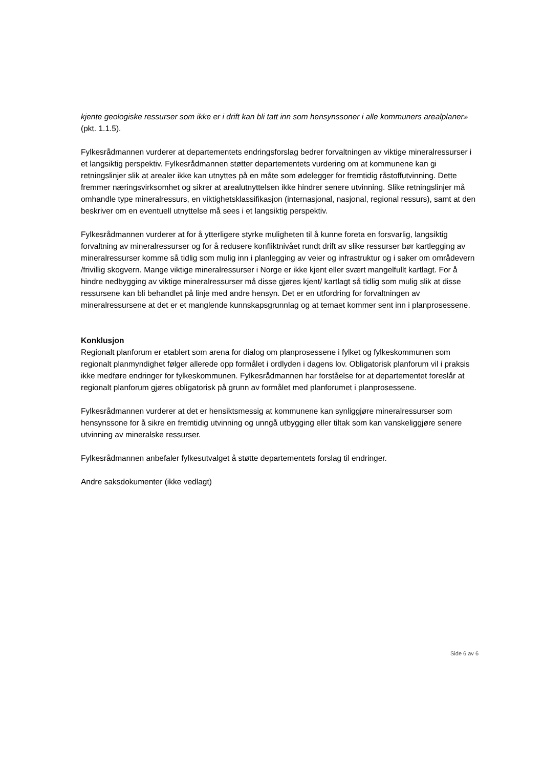kjente geologiske ressurser som ikke er i drift kan bli tatt inn som hensynssoner i alle kommuners arealplaner» (pkt. 1.1.5).
Fylkesrådmannen vurderer at departementets endringsforslag bedrer forvaltningen av viktige mineralressurser i et langsiktig perspektiv. Fylkesrådmannen støtter departementets vurdering om at kommunene kan gi retningslinjer slik at arealer ikke kan utnyttes på en måte som ødelegger for fremtidig råstoffutvinning. Dette fremmer næringsvirksomhet og sikrer at arealutnyttelsen ikke hindrer senere utvinning. Slike retningslinjer må omhandle type mineralressurs, en viktighetsklassifikasjon (internasjonal, nasjonal, regional ressurs), samt at den beskriver om en eventuell utnyttelse må sees i et langsiktig perspektiv.
Fylkesrådmannen vurderer at for å ytterligere styrke muligheten til å kunne foreta en forsvarlig, langsiktig forvaltning av mineralressurser og for å redusere konfliktnivået rundt drift av slike ressurser bør kartlegging av mineralressurser komme så tidlig som mulig inn i planlegging av veier og infrastruktur og i saker om områdevern /frivillig skogvern. Mange viktige mineralressurser i Norge er ikke kjent eller svært mangelfullt kartlagt. For å hindre nedbygging av viktige mineralressurser må disse gjøres kjent/ kartlagt så tidlig som mulig slik at disse ressursene kan bli behandlet på linje med andre hensyn. Det er en utfordring for forvaltningen av mineralressursene at det er et manglende kunnskapsgrunnlag og at temaet kommer sent inn i planprosessene.
Konklusjon
Regionalt planforum er etablert som arena for dialog om planprosessene i fylket og fylkeskommunen som regionalt planmyndighet følger allerede opp formålet i ordlyden i dagens lov. Obligatorisk planforum vil i praksis ikke medføre endringer for fylkeskommunen. Fylkesrådmannen har forståelse for at departementet foreslår at regionalt planforum gjøres obligatorisk på grunn av formålet med planforumet i planprosessene.
Fylkesrådmannen vurderer at det er hensiktsmessig at kommunene kan synliggjøre mineralressurser som hensynssone for å sikre en fremtidig utvinning og unngå utbygging eller tiltak som kan vanskeliggjøre senere utvinning av mineralske ressurser.
Fylkesrådmannen anbefaler fylkesutvalget å støtte departementets forslag til endringer.
Andre saksdokumenter (ikke vedlagt)
Side 6 av 6